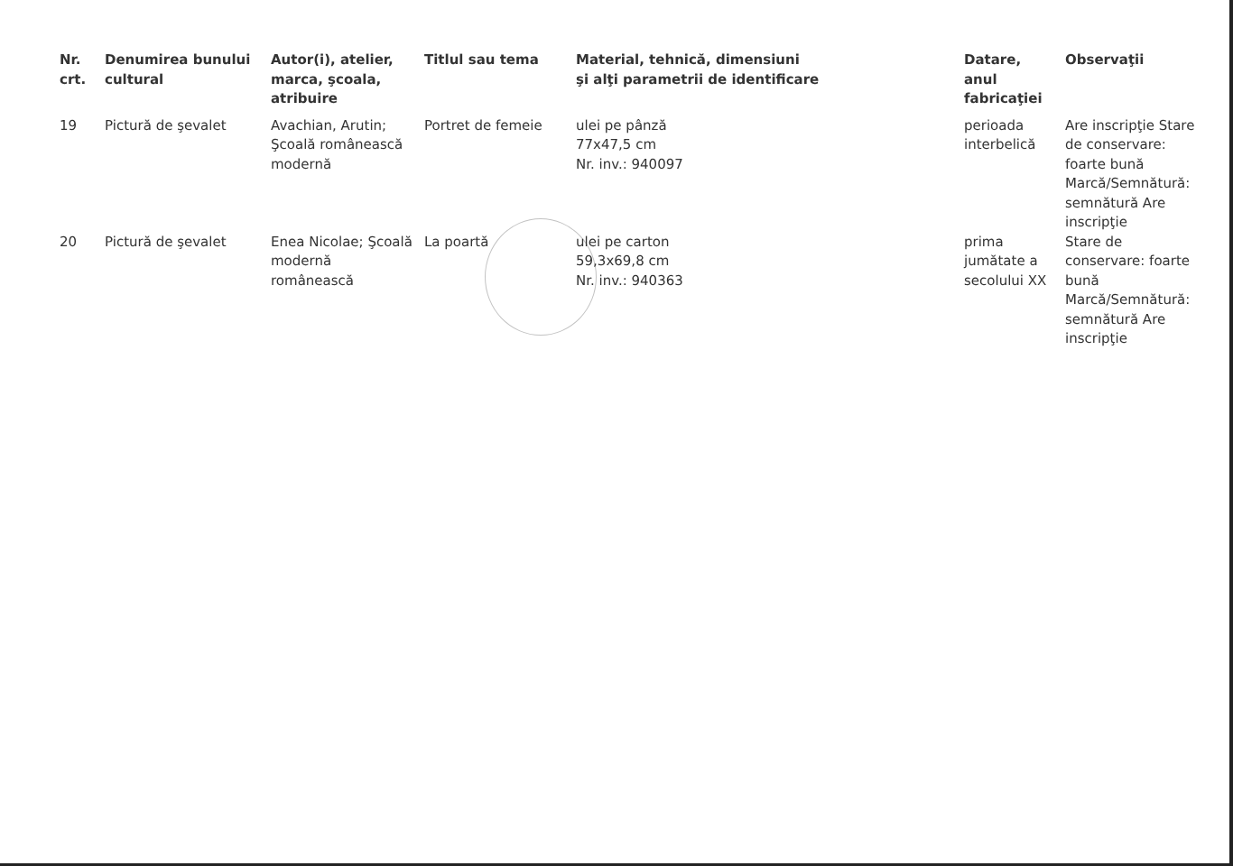| Nr. crt. | Denumirea bunului cultural | Autor(i), atelier, marca, şcoala, atribuire | Titlul sau tema | Material, tehnică, dimensiuni şi alţi parametrii de identificare | Datare, anul fabricaţiei | Observaţii |
| --- | --- | --- | --- | --- | --- | --- |
| 19 | Pictură de şevalet | Avachian, Arutin; Şcoală românească modernă | Portret de femeie | ulei pe pânză 77x47,5 cm Nr. inv.: 940097 | perioada interbelică | Are inscripţie Stare de conservare: foarte bună Marcă/Semnătură: semnătură Are inscripţie |
| 20 | Pictură de şevalet | Enea Nicolae; Şcoală modernă românească | La poartă | ulei pe carton 59,3x69,8 cm Nr. inv.: 940363 | prima jumătate a secolului XX | Stare de conservare: foarte bună Marcă/Semnătură: semnătură Are inscripţie |